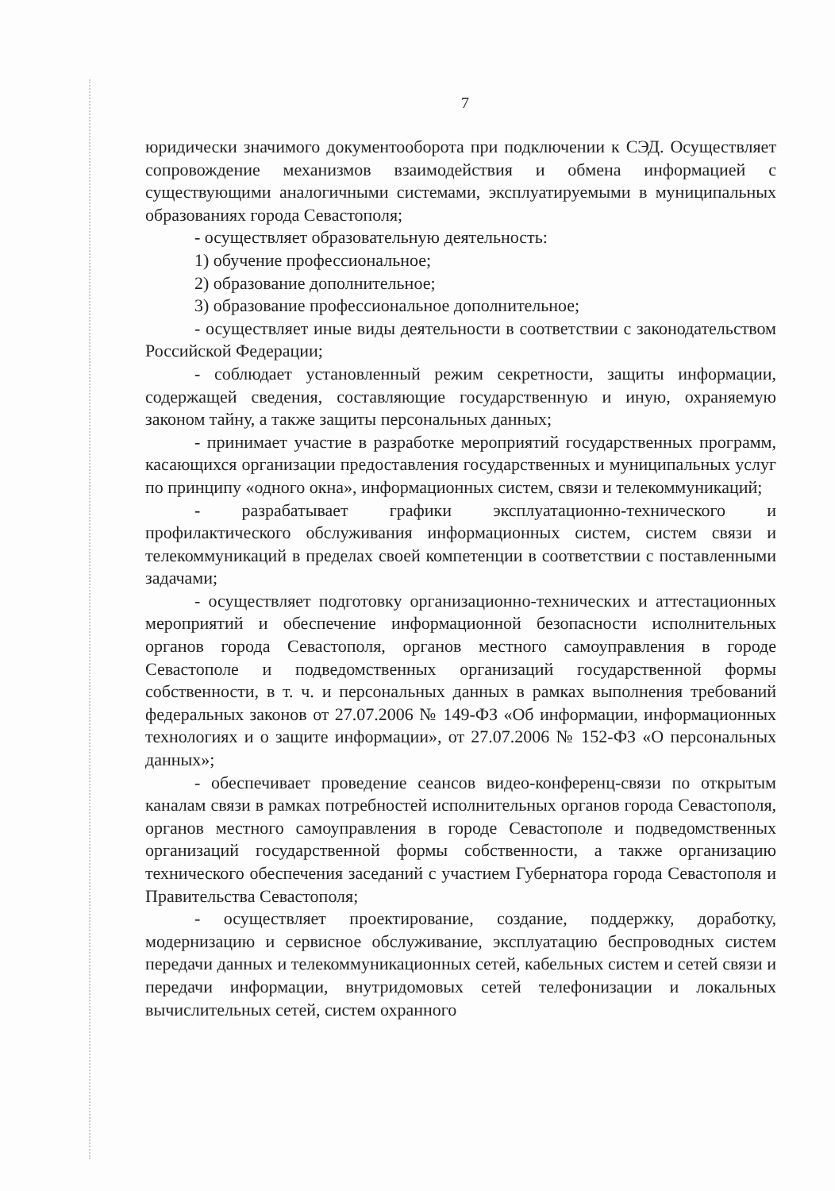7
юридически значимого документооборота при подключении к СЭД. Осуществляет сопровождение механизмов взаимодействия и обмена информацией с существующими аналогичными системами, эксплуатируемыми в муниципальных образованиях города Севастополя;
- осуществляет образовательную деятельность:
1) обучение профессиональное;
2) образование дополнительное;
3) образование профессиональное дополнительное;
- осуществляет иные виды деятельности в соответствии с законодательством Российской Федерации;
- соблюдает установленный режим секретности, защиты информации, содержащей сведения, составляющие государственную и иную, охраняемую законом тайну, а также защиты персональных данных;
- принимает участие в разработке мероприятий государственных программ, касающихся организации предоставления государственных и муниципальных услуг по принципу «одного окна», информационных систем, связи и телекоммуникаций;
- разрабатывает графики эксплуатационно-технического и профилактического обслуживания информационных систем, систем связи и телекоммуникаций в пределах своей компетенции в соответствии с поставленными задачами;
- осуществляет подготовку организационно-технических и аттестационных мероприятий и обеспечение информационной безопасности исполнительных органов города Севастополя, органов местного самоуправления в городе Севастополе и подведомственных организаций государственной формы собственности, в т. ч. и персональных данных в рамках выполнения требований федеральных законов от 27.07.2006 № 149-ФЗ «Об информации, информационных технологиях и о защите информации», от 27.07.2006 № 152-ФЗ «О персональных данных»;
- обеспечивает проведение сеансов видео-конференц-связи по открытым каналам связи в рамках потребностей исполнительных органов города Севастополя, органов местного самоуправления в городе Севастополе и подведомственных организаций государственной формы собственности, а также организацию технического обеспечения заседаний с участием Губернатора города Севастополя и Правительства Севастополя;
- осуществляет проектирование, создание, поддержку, доработку, модернизацию и сервисное обслуживание, эксплуатацию беспроводных систем передачи данных и телекоммуникационных сетей, кабельных систем и сетей связи и передачи информации, внутридомовых сетей телефонизации и локальных вычислительных сетей, систем охранного